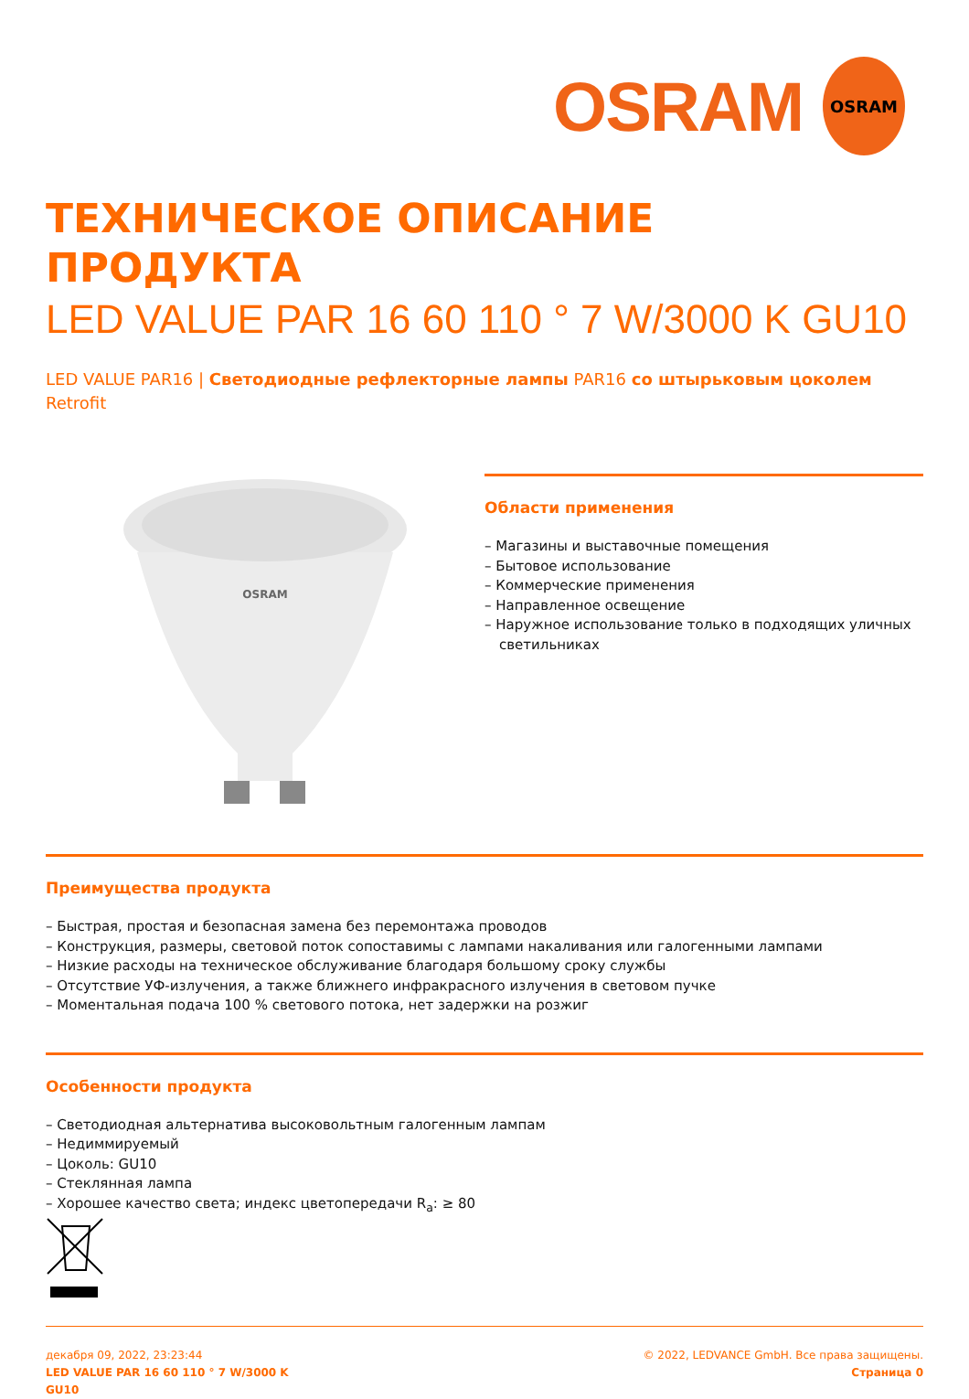OSRAM
OSRAM
ТЕХНИЧЕСКОЕ ОПИСАНИЕ ПРОДУКТА
LED VALUE PAR 16 60 110 ° 7 W/3000 K GU10
LED VALUE PAR16 | Светодиодные рефлекторные лампы PAR16 со штырьковым цоколем Retrofit
OSRAM
Области применения
– Магазины и выставочные помещения
– Бытовое использование
– Коммерческие применения
– Направленное освещение
– Наружное использование только в подходящих уличных светильниках
Преимущества продукта
– Быстрая, простая и безопасная замена без перемонтажа проводов
– Конструкция, размеры, световой поток сопоставимы с лампами накаливания или галогенными лампами
– Низкие расходы на техническое обслуживание благодаря большому сроку службы
– Отсутствие УФ-излучения, а также ближнего инфракрасного излучения в световом пучке
– Моментальная подача 100 % светового потока, нет задержки на розжиг
Особенности продукта
– Светодиодная альтернатива высоковольтным галогенным лампам
– Недиммируемый
– Цоколь: GU10
– Стеклянная лампа
– Хорошее качество света; индекс цветопередачи R<sub>a</sub>: ≥ 80
декабря 09, 2022, 23:23:44
LED VALUE PAR 16 60 110 ° 7 W/3000 K
GU10
© 2022, LEDVANCE GmbH. Все права защищены.
Страница 0